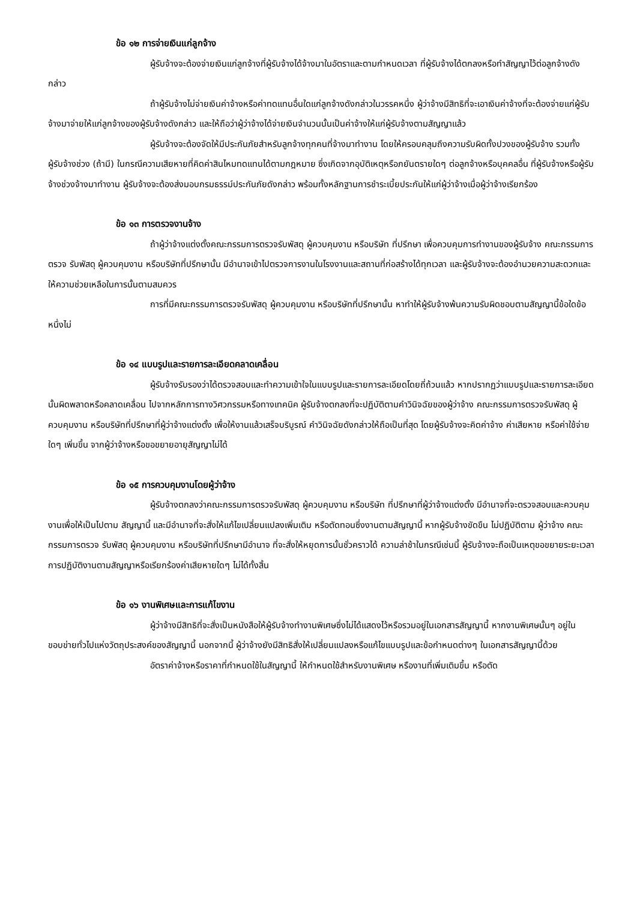ข้อ ๑๒ การจ่ายเงินแก่ลูกจ้าง
ผู้รับจ้างจะต้องจ่ายเงินแก่ลูกจ้างที่ผู้รับจ้างได้จ้างมาในอัตราและตามกำหนดเวลา ที่ผู้รับจ้างได้ตกลงหรือทำสัญญาไว้ต่อลูกจ้างดังกล่าว
ถ้าผู้รับจ้างไม่จ่ายเงินค่าจ้างหรือค่าทดแทนอื่นใดแก่ลูกจ้างดังกล่าวในวรรคหนึ่ง ผู้ว่าจ้างมีสิทธิที่จะเอาเงินค่าจ้างที่จะต้องจ่ายแก่ผู้รับจ้างมาจ่ายให้แก่ลูกจ้างของผู้รับจ้างดังกล่าว และให้ถือว่าผู้ว่าจ้างได้จ่ายเงินจำนวนนั้นเป็นค่าจ้างให้แก่ผู้รับจ้างตามสัญญาแล้ว
ผู้รับจ้างจะต้องจัดให้มีประกันภัยสำหรับลูกจ้างทุกคนที่จ้างมาทำงาน โดยให้ครอบคลุมถึงความรับผิดทั้งปวงของผู้รับจ้าง รวมทั้งผู้รับจ้างช่วง (ถ้ามี) ในกรณีความเสียหายที่คิดค่าสินไหมทดแทนได้ตามกฎหมาย ซึ่งเกิดจากอุบัติเหตุหรือภยันตรายใดๆ ต่อลูกจ้างหรือบุคคลอื่น ที่ผู้รับจ้างหรือผู้รับจ้างช่วงจ้างมาทำงาน ผู้รับจ้างจะต้องส่งมอบกรมธรรม์ประกันภัยดังกล่าว พร้อมทั้งหลักฐานการชำระเบี้ยประกันให้แก่ผู้ว่าจ้างเมื่อผู้ว่าจ้างเรียกร้อง
ข้อ ๑๓ การตรวจงานจ้าง
ถ้าผู้ว่าจ้างแต่งตั้งคณะกรรมการตรวจรับพัสดุ ผู้ควบคุมงาน หรือบริษัท ที่ปรึกษา เพื่อควบคุมการทำงานของผู้รับจ้าง คณะกรรมการตรวจ รับพัสดุ ผู้ควบคุมงาน หรือบริษัทที่ปรึกษานั้น มีอำนาจเข้าไปตรวจการงานในโรงงานและสถานที่ก่อสร้างได้ทุกเวลา และผู้รับจ้างจะต้องอำนวยความสะดวกและให้ความช่วยเหลือในการนั้นตามสมควร
การที่มีคณะกรรมการตรวจรับพัสดุ ผู้ควบคุมงาน หรือบริษัทที่ปรึกษานั้น หาทำให้ผู้รับจ้างพ้นความรับผิดชอบตามสัญญานี้ข้อใดข้อหนึ่งไม่
ข้อ ๑๔ แบบรูปและรายการละเอียดคลาดเคลื่อน
ผู้รับจ้างรับรองว่าได้ตรวจสอบและทำความเข้าใจในแบบรูปและรายการละเอียดโดยถี่ถ้วนแล้ว หากปรากฏว่าแบบรูปและรายการละเอียดนั้นผิดพลาดหรือคลาดเคลื่อน ไปจากหลักการทางวิศวกรรมหรือทางเทคนิค ผู้รับจ้างตกลงที่จะปฏิบัติตามคำวินิจฉัยของผู้ว่าจ้าง คณะกรรมการตรวจรับพัสดุ ผู้ควบคุมงาน หรือบริษัทที่ปรึกษาที่ผู้ว่าจ้างแต่งตั้ง เพื่อให้งานแล้วเสร็จบริบูรณ์ คำวินิจฉัยดังกล่าวให้ถือเป็นที่สุด โดยผู้รับจ้างจะคิดค่าจ้าง ค่าเสียหาย หรือค่าใช้จ่ายใดๆ เพิ่มขึ้น จากผู้ว่าจ้างหรือขอขยายอายุสัญญาไม่ได้
ข้อ ๑๕ การควบคุมงานโดยผู้ว่าจ้าง
ผู้รับจ้างตกลงว่าคณะกรรมการตรวจรับพัสดุ ผู้ควบคุมงาน หรือบริษัท ที่ปรึกษาที่ผู้ว่าจ้างแต่งตั้ง มีอำนาจที่จะตรวจสอบและควบคุมงานเพื่อให้เป็นไปตาม สัญญานี้ และมีอำนาจที่จะสั่งให้แก้ไขเปลี่ยนแปลงเพิ่มเติม หรือตัดทอนซึ่งงานตามสัญญานี้ หากผู้รับจ้างขัดขืน ไม่ปฏิบัติตาม ผู้ว่าจ้าง คณะกรรมการตรวจ รับพัสดุ ผู้ควบคุมงาน หรือบริษัทที่ปรึกษามีอำนาจ ที่จะสั่งให้หยุดการนั้นชั่วคราวได้ ความล่าช้าในกรณีเช่นนี้ ผู้รับจ้างจะถือเป็นเหตุขอขยายระยะเวลา การปฏิบัติงานตามสัญญาหรือเรียกร้องค่าเสียหายใดๆ ไม่ได้ทั้งสิ้น
ข้อ ๑๖ งานพิเศษและการแก้ไขงาน
ผู้ว่าจ้างมีสิทธิที่จะสั่งเป็นหนังสือให้ผู้รับจ้างทำงานพิเศษซึ่งไม่ได้แสดงไว้หรือรวมอยู่ในเอกสารสัญญานี้ หากงานพิเศษนั้นๆ อยู่ในขอบข่ายทั่วไปแห่งวัตถุประสงค์ของสัญญานี้ นอกจากนี้ ผู้ว่าจ้างยังมีสิทธิสั่งให้เปลี่ยนแปลงหรือแก้ไขแบบรูปและข้อกำหนดต่างๆ ในเอกสารสัญญานี้ด้วย
อัตราค่าจ้างหรือราคาที่กำหนดใช้ในสัญญานี้ ให้กำหนดใช้สำหรับงานพิเศษ หรืองานที่เพิ่มเติมขึ้น หรือตัด